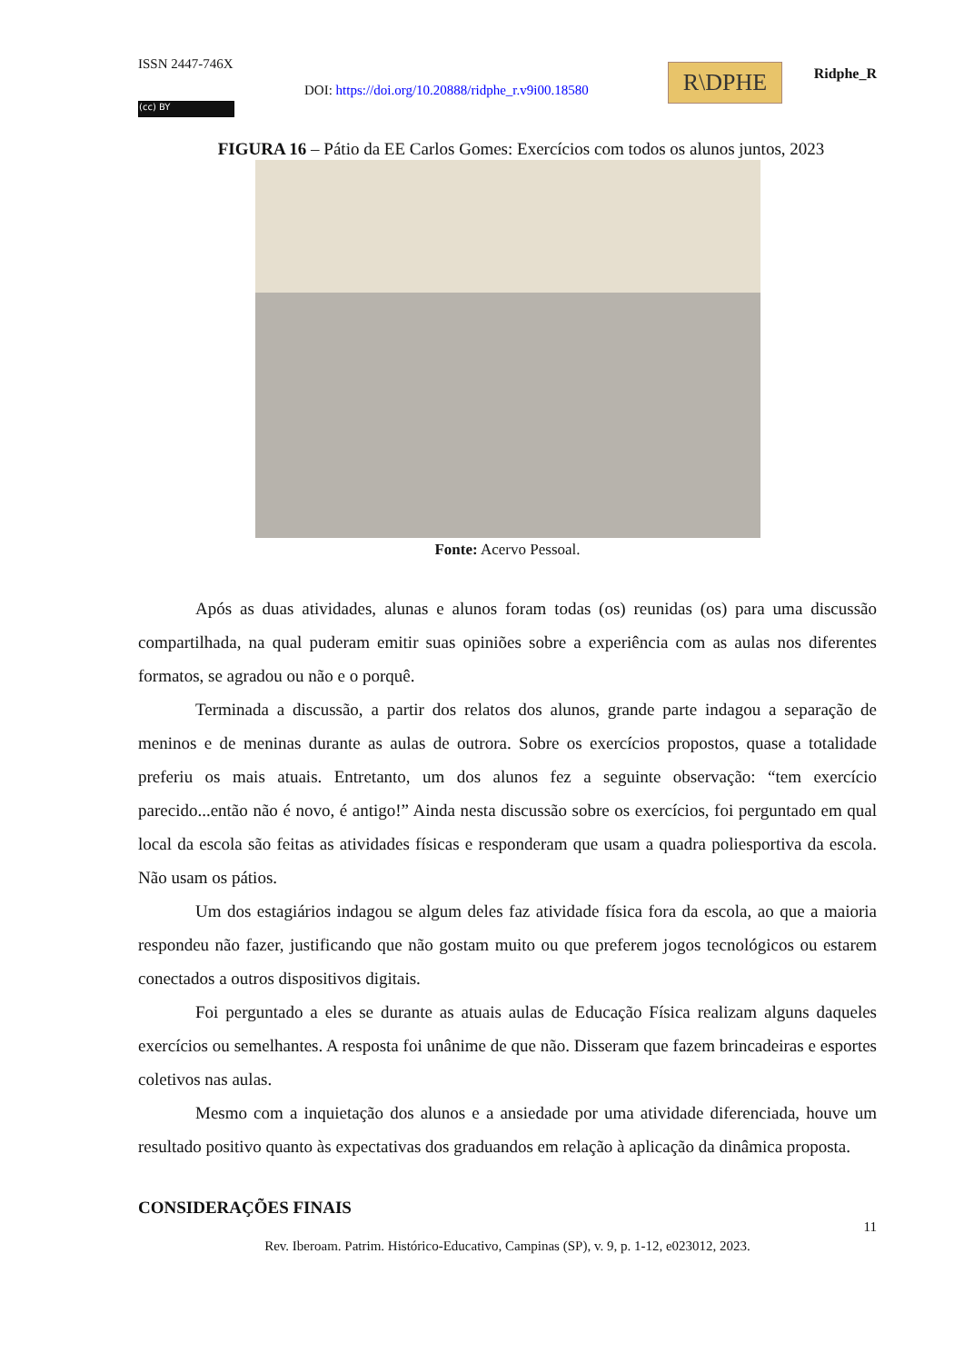ISSN 2447-746X
DOI: https://doi.org/10.20888/ridphe_r.v9i00.18580
(cc) BY
R\DPHE Ridphe_R
FIGURA 16 – Pátio da EE Carlos Gomes: Exercícios com todos os alunos juntos, 2023
Fonte: Acervo Pessoal.
Após as duas atividades, alunas e alunos foram todas (os) reunidas (os) para uma discussão compartilhada, na qual puderam emitir suas opiniões sobre a experiência com as aulas nos diferentes formatos, se agradou ou não e o porquê.
Terminada a discussão, a partir dos relatos dos alunos, grande parte indagou a separação de meninos e de meninas durante as aulas de outrora. Sobre os exercícios propostos, quase a totalidade preferiu os mais atuais. Entretanto, um dos alunos fez a seguinte observação: “tem exercício parecido...então não é novo, é antigo!” Ainda nesta discussão sobre os exercícios, foi perguntado em qual local da escola são feitas as atividades físicas e responderam que usam a quadra poliesportiva da escola. Não usam os pátios.
Um dos estagiários indagou se algum deles faz atividade física fora da escola, ao que a maioria respondeu não fazer, justificando que não gostam muito ou que preferem jogos tecnológicos ou estarem conectados a outros dispositivos digitais.
Foi perguntado a eles se durante as atuais aulas de Educação Física realizam alguns daqueles exercícios ou semelhantes. A resposta foi unânime de que não. Disseram que fazem brincadeiras e esportes coletivos nas aulas.
Mesmo com a inquietação dos alunos e a ansiedade por uma atividade diferenciada, houve um resultado positivo quanto às expectativas dos graduandos em relação à aplicação da dinâmica proposta.
CONSIDERAÇÕES FINAIS
11
Rev. Iberoam. Patrim. Histórico-Educativo, Campinas (SP), v. 9, p. 1-12, e023012, 2023.